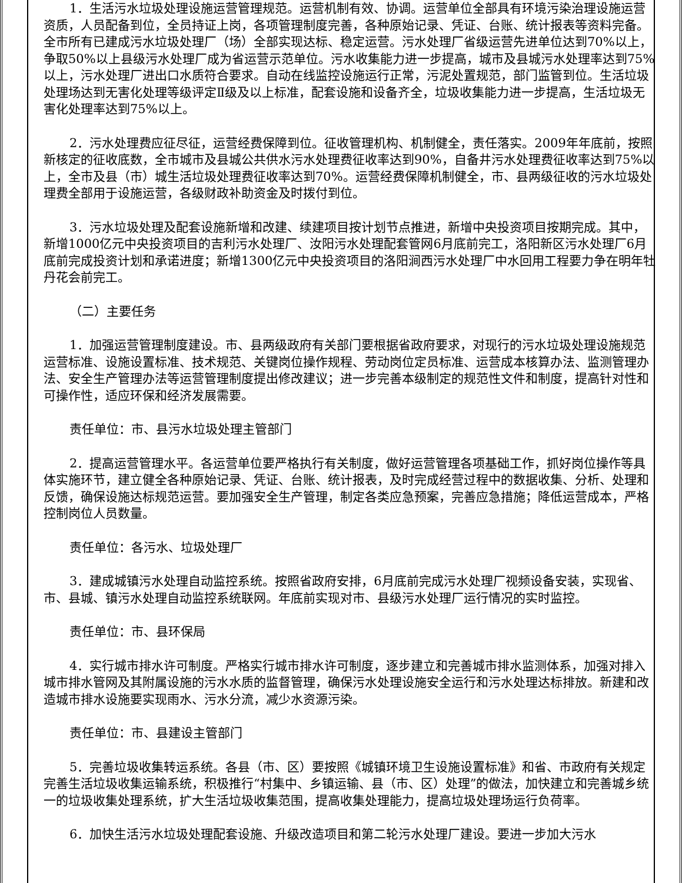1．生活污水垃圾处理设施运营管理规范。运营机制有效、协调。运营单位全部具有环境污染治理设施运营资质，人员配备到位，全员持证上岗，各项管理制度完善，各种原始记录、凭证、台账、统计报表等资料完备。全市所有已建成污水垃圾处理厂（场）全部实现达标、稳定运营。污水处理厂省级运营先进单位达到70%以上，争取50%以上县级污水处理厂成为省运营示范单位。污水收集能力进一步提高，城市及县城污水处理率达到75%以上，污水处理厂进出口水质符合要求。自动在线监控设施运行正常，污泥处置规范，部门监管到位。生活垃圾处理场达到无害化处理等级评定Ⅱ级及以上标准，配套设施和设备齐全，垃圾收集能力进一步提高，生活垃圾无害化处理率达到75%以上。
2．污水处理费应征尽征，运营经费保障到位。征收管理机构、机制健全，责任落实。2009年年底前，按照新核定的征收底数，全市城市及县城公共供水污水处理费征收率达到90%，自备井污水处理费征收率达到75%以上，全市及县（市）城生活垃圾处理费征收率达到70%。运营经费保障机制健全，市、县两级征收的污水垃圾处理费全部用于设施运营，各级财政补助资金及时拨付到位。
3．污水垃圾处理及配套设施新增和改建、续建项目按计划节点推进，新增中央投资项目按期完成。其中，新增1000亿元中央投资项目的吉利污水处理厂、汝阳污水处理配套管网6月底前完工，洛阳新区污水处理厂6月底前完成投资计划和承诺进度；新增1300亿元中央投资项目的洛阳涧西污水处理厂中水回用工程要力争在明年牡丹花会前完工。
（二）主要任务
1．加强运营管理制度建设。市、县两级政府有关部门要根据省政府要求，对现行的污水垃圾处理设施规范运营标准、设施设置标准、技术规范、关键岗位操作规程、劳动岗位定员标准、运营成本核算办法、监测管理办法、安全生产管理办法等运营管理制度提出修改建议；进一步完善本级制定的规范性文件和制度，提高针对性和可操作性，适应环保和经济发展需要。
责任单位：市、县污水垃圾处理主管部门
2．提高运营管理水平。各运营单位要严格执行有关制度，做好运营管理各项基础工作，抓好岗位操作等具体实施环节，建立健全各种原始记录、凭证、台账、统计报表，及时完成经营过程中的数据收集、分析、处理和反馈，确保设施达标规范运营。要加强安全生产管理，制定各类应急预案，完善应急措施；降低运营成本，严格控制岗位人员数量。
责任单位：各污水、垃圾处理厂
3．建成城镇污水处理自动监控系统。按照省政府安排，6月底前完成污水处理厂视频设备安装，实现省、市、县城、镇污水处理自动监控系统联网。年底前实现对市、县级污水处理厂运行情况的实时监控。
责任单位：市、县环保局
4．实行城市排水许可制度。严格实行城市排水许可制度，逐步建立和完善城市排水监测体系，加强对排入城市排水管网及其附属设施的污水水质的监督管理，确保污水处理设施安全运行和污水处理达标排放。新建和改造城市排水设施要实现雨水、污水分流，减少水资源污染。
责任单位：市、县建设主管部门
5．完善垃圾收集转运系统。各县（市、区）要按照《城镇环境卫生设施设置标准》和省、市政府有关规定完善生活垃圾收集运输系统，积极推行“村集中、乡镇运输、县（市、区）处理”的做法，加快建立和完善城乡统一的垃圾收集处理系统，扩大生活垃圾收集范围，提高收集处理能力，提高垃圾处理场运行负荷率。
6．加快生活污水垃圾处理配套设施、升级改造项目和第二轮污水处理厂建设。要进一步加大污水